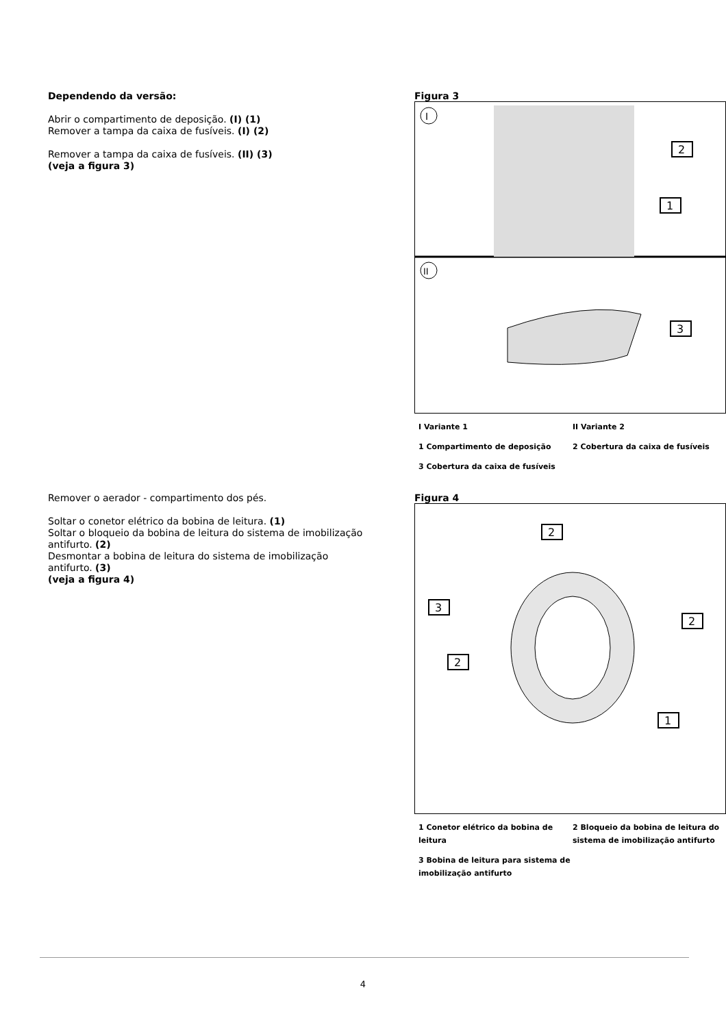Dependendo da versão:
Abrir o compartimento de deposição. (I) (1)
Remover a tampa da caixa de fusíveis. (I) (2)
Remover a tampa da caixa de fusíveis. (II) (3)
(veja a figura 3)
Figura 3
I
II
2
1
3
I Variante 1
II Variante 2
1 Compartimento de deposição
2 Cobertura da caixa de fusíveis
3 Cobertura da caixa de fusíveis
Remover o aerador - compartimento dos pés.
Soltar o conetor elétrico da bobina de leitura. (1)
Soltar o bloqueio da bobina de leitura do sistema de imobilização antifurto. (2)
Desmontar a bobina de leitura do sistema de imobilização antifurto. (3)
(veja a figura 4)
Figura 4
2
3
2
2
1
1 Conetor elétrico da bobina de leitura
2 Bloqueio da bobina de leitura do sistema de imobilização antifurto
3 Bobina de leitura para sistema de imobilização antifurto
4